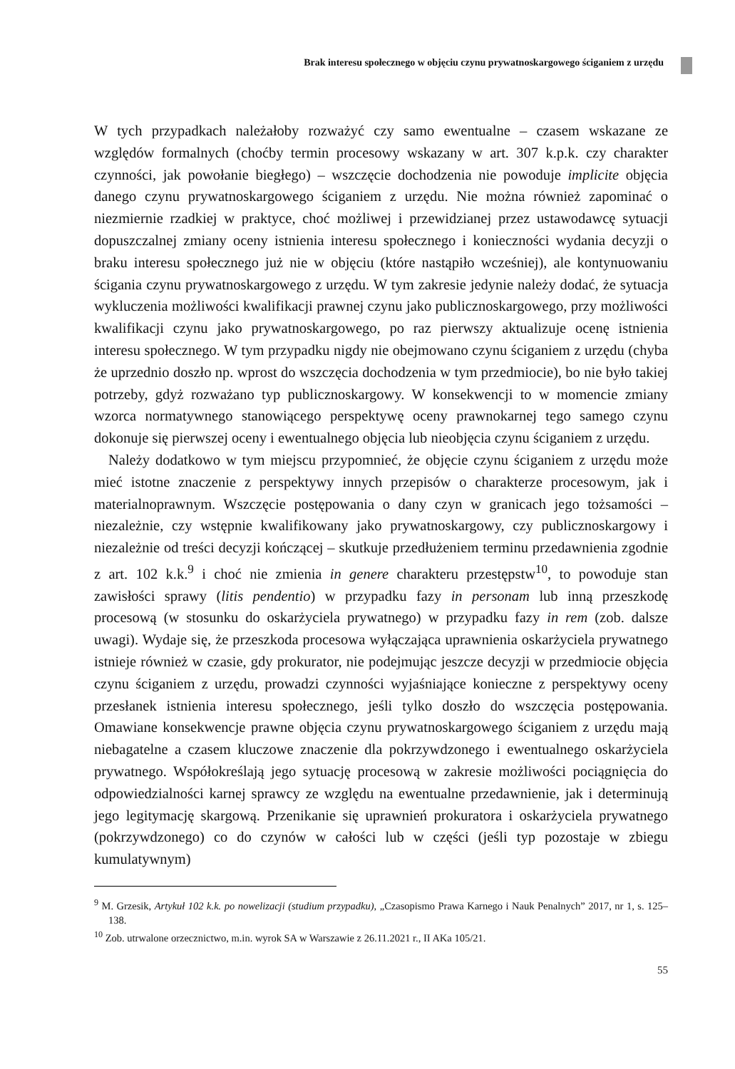Brak interesu społecznego w objęciu czynu prywatnoskargowego ściganiem z urzędu
W tych przypadkach należałoby rozważyć czy samo ewentualne – czasem wskazane ze względów formalnych (choćby termin procesowy wskazany w art. 307 k.p.k. czy charakter czynności, jak powołanie biegłego) – wszczęcie dochodzenia nie powoduje implicite objęcia danego czynu prywatnoskargowego ściganiem z urzędu. Nie można również zapominać o niezmiernie rzadkiej w praktyce, choć możliwej i przewidzianej przez ustawodawcę sytuacji dopuszczalnej zmiany oceny istnienia interesu społecznego i konieczności wydania decyzji o braku interesu społecznego już nie w objęciu (które nastąpiło wcześniej), ale kontynuowaniu ścigania czynu prywatnoskargowego z urzędu. W tym zakresie jedynie należy dodać, że sytuacja wykluczenia możliwości kwalifikacji prawnej czynu jako publicznoskargowego, przy możliwości kwalifikacji czynu jako prywatnoskargowego, po raz pierwszy aktualizuje ocenę istnienia interesu społecznego. W tym przypadku nigdy nie obejmowano czynu ściganiem z urzędu (chyba że uprzednio doszło np. wprost do wszczęcia dochodzenia w tym przedmiocie), bo nie było takiej potrzeby, gdyż rozważano typ publicznoskargowy. W konsekwencji to w momencie zmiany wzorca normatywnego stanowiącego perspektywę oceny prawnokarnej tego samego czynu dokonuje się pierwszej oceny i ewentualnego objęcia lub nieobjęcia czynu ściganiem z urzędu.
Należy dodatkowo w tym miejscu przypomnieć, że objęcie czynu ściganiem z urzędu może mieć istotne znaczenie z perspektywy innych przepisów o charakterze procesowym, jak i materialnoprawnym. Wszczęcie postępowania o dany czyn w granicach jego tożsamości – niezależnie, czy wstępnie kwalifikowany jako prywatnoskargowy, czy publicznoskargowy i niezależnie od treści decyzji kończącej – skutkuje przedłużeniem terminu przedawnienia zgodnie z art. 102 k.k.<sup>9</sup> i choć nie zmienia in genere charakteru przestępstw<sup>10</sup>, to powoduje stan zawisłości sprawy (litis pendentio) w przypadku fazy in personam lub inną przeszkodę procesową (w stosunku do oskarżyciela prywatnego) w przypadku fazy in rem (zob. dalsze uwagi). Wydaje się, że przeszkoda procesowa wyłączająca uprawnienia oskarżyciela prywatnego istnieje również w czasie, gdy prokurator, nie podejmując jeszcze decyzji w przedmiocie objęcia czynu ściganiem z urzędu, prowadzi czynności wyjaśniające konieczne z perspektywy oceny przesłanek istnienia interesu społecznego, jeśli tylko doszło do wszczęcia postępowania. Omawiane konsekwencje prawne objęcia czynu prywatnoskargowego ściganiem z urzędu mają niebagatelne a czasem kluczowe znaczenie dla pokrzywdzonego i ewentualnego oskarżyciela prywatnego. Współokreślają jego sytuację procesową w zakresie możliwości pociągnięcia do odpowiedzialności karnej sprawcy ze względu na ewentualne przedawnienie, jak i determinują jego legitymację skargową. Przenikanie się uprawnień prokuratora i oskarżyciela prywatnego (pokrzywdzonego) co do czynów w całości lub w części (jeśli typ pozostaje w zbiegu kumulatywnym)
<sup>9</sup> M. Grzesik, Artykuł 102 k.k. po nowelizacji (studium przypadku), „Czasopismo Prawa Karnego i Nauk Penalnych” 2017, nr 1, s. 125–138.
<sup>10</sup> Zob. utrwalone orzecznictwo, m.in. wyrok SA w Warszawie z 26.11.2021 r., II AKa 105/21.
55